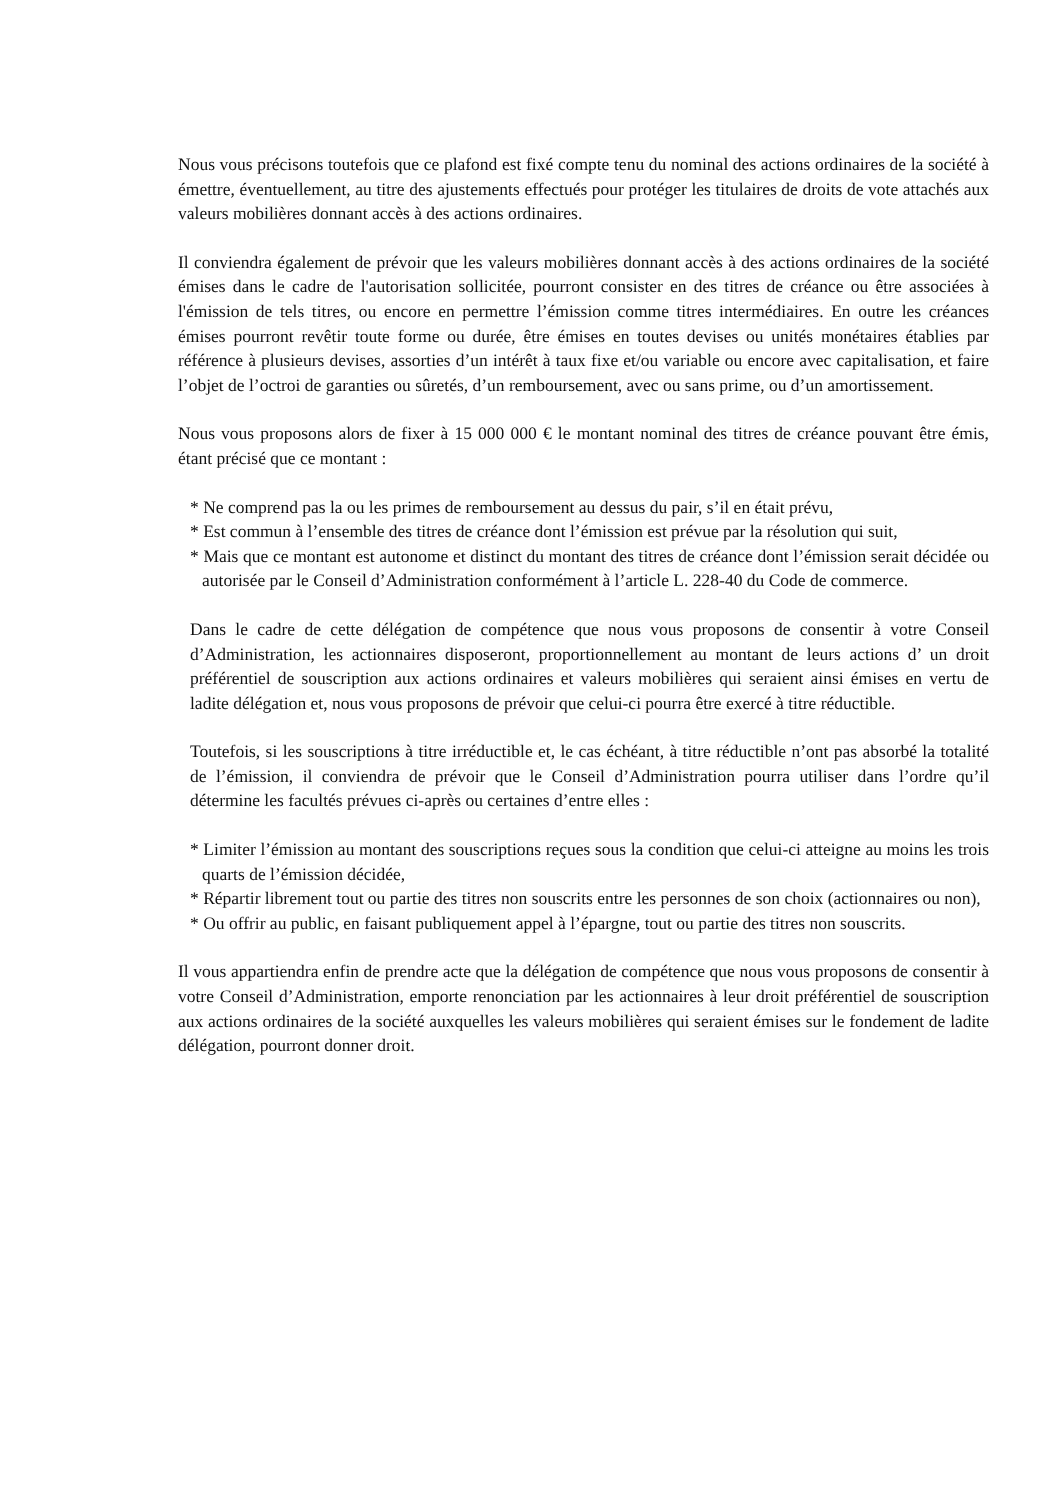Nous vous précisons toutefois que ce plafond est fixé compte tenu du nominal des actions ordinaires de la société à émettre, éventuellement, au titre des ajustements effectués pour protéger les titulaires de droits de vote attachés aux valeurs mobilières donnant accès à des actions ordinaires.
Il conviendra également de prévoir que les valeurs mobilières donnant accès à des actions ordinaires de la société émises dans le cadre de l'autorisation sollicitée, pourront consister en des titres de créance ou être associées à l'émission de tels titres, ou encore en permettre l’émission comme titres intermédiaires. En outre les créances émises pourront revêtir toute forme ou durée, être émises en toutes devises ou unités monétaires établies par référence à plusieurs devises, assorties d’un intérêt à taux fixe et/ou variable ou encore avec capitalisation, et faire l’objet de l’octroi de garanties ou sûretés, d’un remboursement, avec ou sans prime, ou d’un amortissement.
Nous vous proposons alors de fixer à 15 000 000 € le montant nominal des titres de créance pouvant être émis, étant précisé que ce montant :
* Ne comprend pas la ou les primes de remboursement au dessus du pair, s’il en était prévu,
* Est commun à l’ensemble des titres de créance dont l’émission est prévue par la résolution qui suit,
* Mais que ce montant est autonome et distinct du montant des titres de créance dont l’émission serait décidée ou autorisée par le Conseil d’Administration conformément à l’article L. 228-40 du Code de commerce.
Dans le cadre de cette délégation de compétence que nous vous proposons de consentir à votre Conseil d’Administration, les actionnaires disposeront, proportionnellement au montant de leurs actions d’ un droit préférentiel de souscription aux actions ordinaires et valeurs mobilières qui seraient ainsi émises en vertu de ladite délégation et, nous vous proposons de prévoir que celui-ci pourra être exercé à titre réductible.
Toutefois, si les souscriptions à titre irréductible et, le cas échéant, à titre réductible n’ont pas absorbé la totalité de l’émission, il conviendra de prévoir que le Conseil d’Administration pourra utiliser dans l’ordre qu’il détermine les facultés prévues ci-après ou certaines d’entre elles :
* Limiter l’émission au montant des souscriptions reçues sous la condition que celui-ci atteigne au moins les trois quarts de l’émission décidée,
* Répartir librement tout ou partie des titres non souscrits entre les personnes de son choix (actionnaires ou non),
* Ou offrir au public, en faisant publiquement appel à l’épargne, tout ou partie des titres non souscrits.
Il vous appartiendra enfin de prendre acte que la délégation de compétence que nous vous proposons de consentir à votre Conseil d’Administration, emporte renonciation par les actionnaires à leur droit préférentiel de souscription aux actions ordinaires de la société auxquelles les valeurs mobilières qui seraient émises sur le fondement de ladite délégation, pourront donner droit.